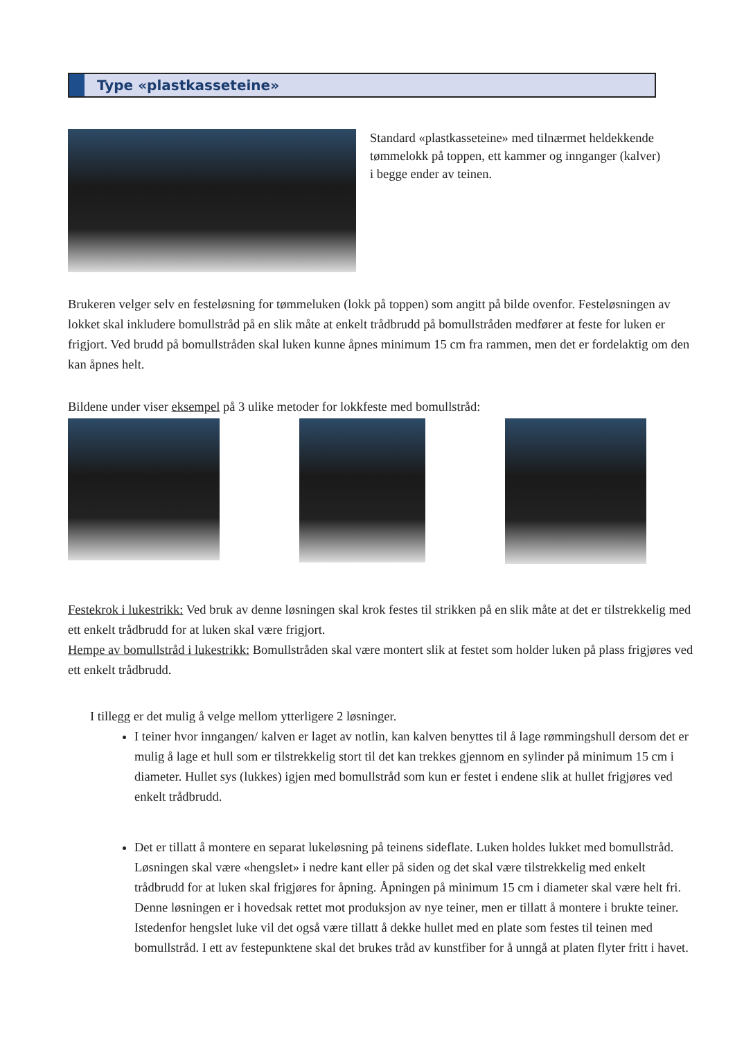Type «plastkasseteine»
Standard «plastkasseteine» med tilnærmet heldekkende tømmelokk på toppen, ett kammer og innganger (kalver) i begge ender av teinen.
Brukeren velger selv en festeløsning for tømmeluken (lokk på toppen) som angitt på bilde ovenfor. Festeløsningen av lokket skal inkludere bomullstråd på en slik måte at enkelt trådbrudd på bomullstråden medfører at feste for luken er frigjort. Ved brudd på bomullstråden skal luken kunne åpnes minimum 15 cm fra rammen, men det er fordelaktig om den kan åpnes helt.
Bildene under viser eksempel på 3 ulike metoder for lokkfeste med bomullstråd:
Festekrok i lukestrikk: Ved bruk av denne løsningen skal krok festes til strikken på en slik måte at det er tilstrekkelig med ett enkelt trådbrudd for at luken skal være frigjort.
Hempe av bomullstråd i lukestrikk: Bomullstråden skal være montert slik at festet som holder luken på plass frigjøres ved ett enkelt trådbrudd.
I tillegg er det mulig å velge mellom ytterligere 2 løsninger.
I teiner hvor inngangen/ kalven er laget av notlin, kan kalven benyttes til å lage rømmingshull dersom det er mulig å lage et hull som er tilstrekkelig stort til det kan trekkes gjennom en sylinder på minimum 15 cm i diameter. Hullet sys (lukkes) igjen med bomullstråd som kun er festet i endene slik at hullet frigjøres ved enkelt trådbrudd.
Det er tillatt å montere en separat lukeløsning på teinens sideflate. Luken holdes lukket med bomullstråd. Løsningen skal være «hengslet» i nedre kant eller på siden og det skal være tilstrekkelig med enkelt trådbrudd for at luken skal frigjøres for åpning. Åpningen på minimum 15 cm i diameter skal være helt fri. Denne løsningen er i hovedsak rettet mot produksjon av nye teiner, men er tillatt å montere i brukte teiner. Istedenfor hengslet luke vil det også være tillatt å dekke hullet med en plate som festes til teinen med bomullstråd. I ett av festepunktene skal det brukes tråd av kunstfiber for å unngå at platen flyter fritt i havet.